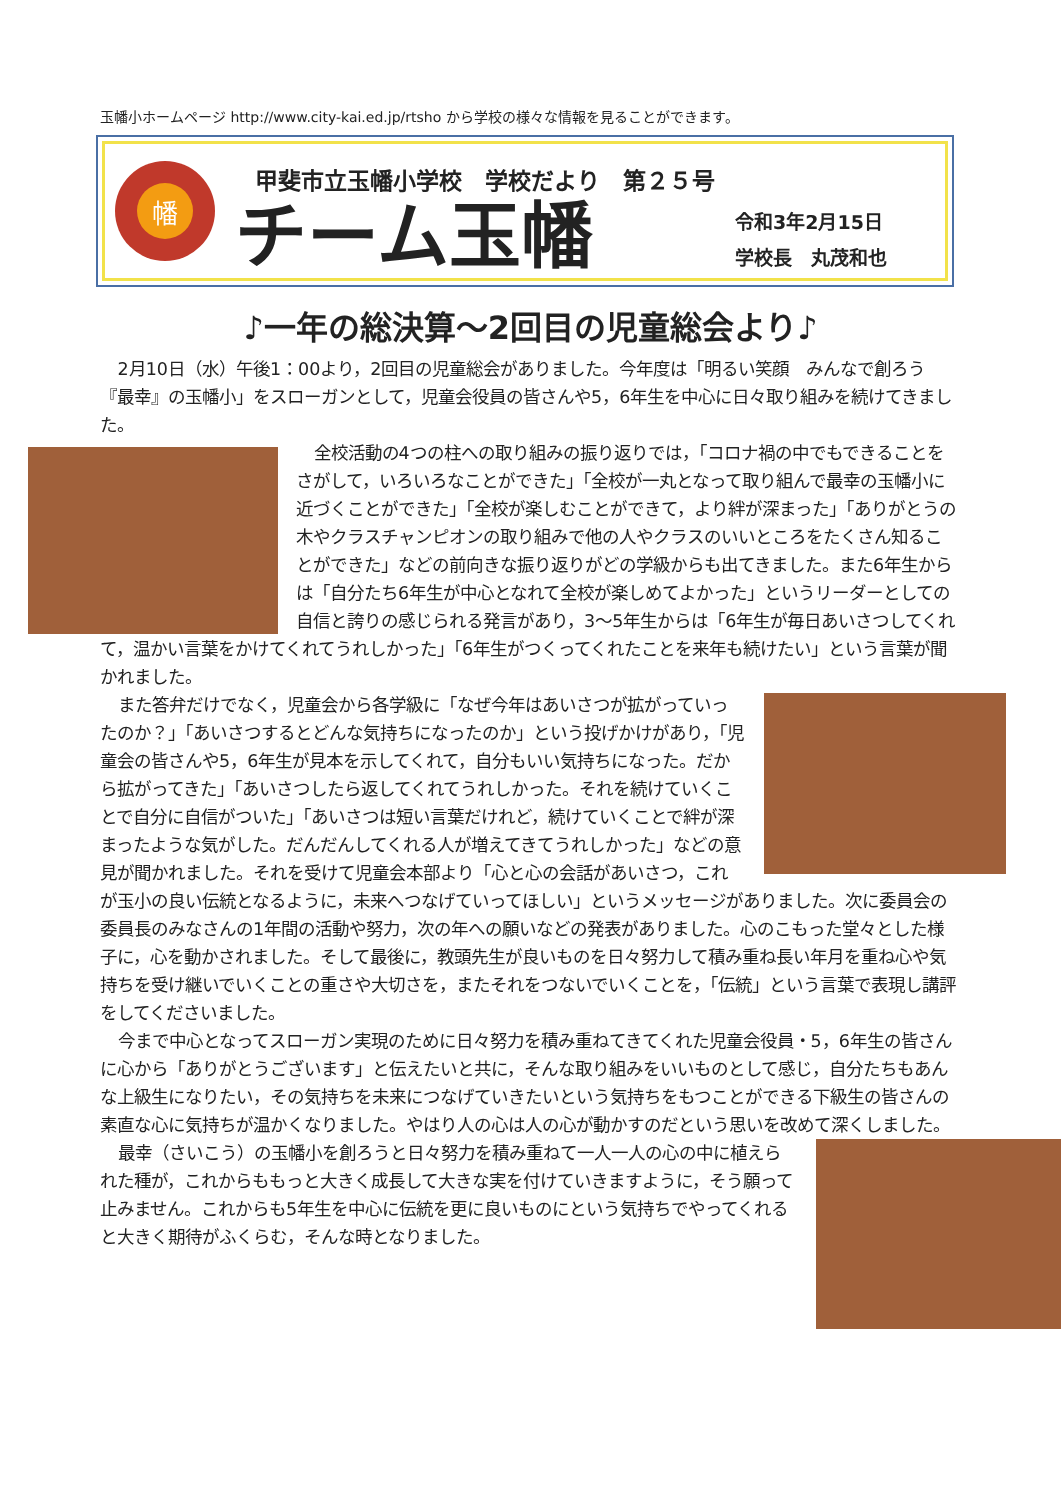玉幡小ホームページ http://www.city-kai.ed.jp/rtsho から学校の様々な情報を見ることができます。
幡
甲斐市立玉幡小学校　学校だより　第２５号
チーム玉幡
令和3年2月15日
学校長　丸茂和也
♪一年の総決算～2回目の児童総会より♪
2月10日（水）午後1：00より，2回目の児童総会がありました。今年度は「明るい笑顔　みんなで創ろう　『最幸』の玉幡小」をスローガンとして，児童会役員の皆さんや5，6年生を中心に日々取り組みを続けてきました。
全校活動の4つの柱への取り組みの振り返りでは，「コロナ禍の中でもできることをさがして，いろいろなことができた」「全校が一丸となって取り組んで最幸の玉幡小に近づくことができた」「全校が楽しむことができて，より絆が深まった」「ありがとうの木やクラスチャンピオンの取り組みで他の人やクラスのいいところをたくさん知ることができた」などの前向きな振り返りがどの学級からも出てきました。また6年生からは「自分たち6年生が中心となれて全校が楽しめてよかった」というリーダーとしての自信と誇りの感じられる発言があり，3～5年生からは「6年生が毎日あいさつしてくれて，温かい言葉をかけてくれてうれしかった」「6年生がつくってくれたことを来年も続けたい」という言葉が聞かれました。
また答弁だけでなく，児童会から各学級に「なぜ今年はあいさつが拡がっていったのか？」「あいさつするとどんな気持ちになったのか」という投げかけがあり，「児童会の皆さんや5，6年生が見本を示してくれて，自分もいい気持ちになった。だから拡がってきた」「あいさつしたら返してくれてうれしかった。それを続けていくことで自分に自信がついた」「あいさつは短い言葉だけれど，続けていくことで絆が深まったような気がした。だんだんしてくれる人が増えてきてうれしかった」などの意見が聞かれました。それを受けて児童会本部より「心と心の会話があいさつ，これが玉小の良い伝統となるように，未来へつなげていってほしい」というメッセージがありました。次に委員会の委員長のみなさんの1年間の活動や努力，次の年への願いなどの発表がありました。心のこもった堂々とした様子に，心を動かされました。そして最後に，教頭先生が良いものを日々努力して積み重ね長い年月を重ね心や気持ちを受け継いでいくことの重さや大切さを，またそれをつないでいくことを，「伝統」という言葉で表現し講評をしてくださいました。
今まで中心となってスローガン実現のために日々努力を積み重ねてきてくれた児童会役員・5，6年生の皆さんに心から「ありがとうございます」と伝えたいと共に，そんな取り組みをいいものとして感じ，自分たちもあんな上級生になりたい，その気持ちを未来につなげていきたいという気持ちをもつことができる下級生の皆さんの素直な心に気持ちが温かくなりました。やはり人の心は人の心が動かすのだという思いを改めて深くしました。
最幸（さいこう）の玉幡小を創ろうと日々努力を積み重ねて一人一人の心の中に植えられた種が，これからももっと大きく成長して大きな実を付けていきますように，そう願って止みません。これからも5年生を中心に伝統を更に良いものにという気持ちでやってくれると大きく期待がふくらむ，そんな時となりました。